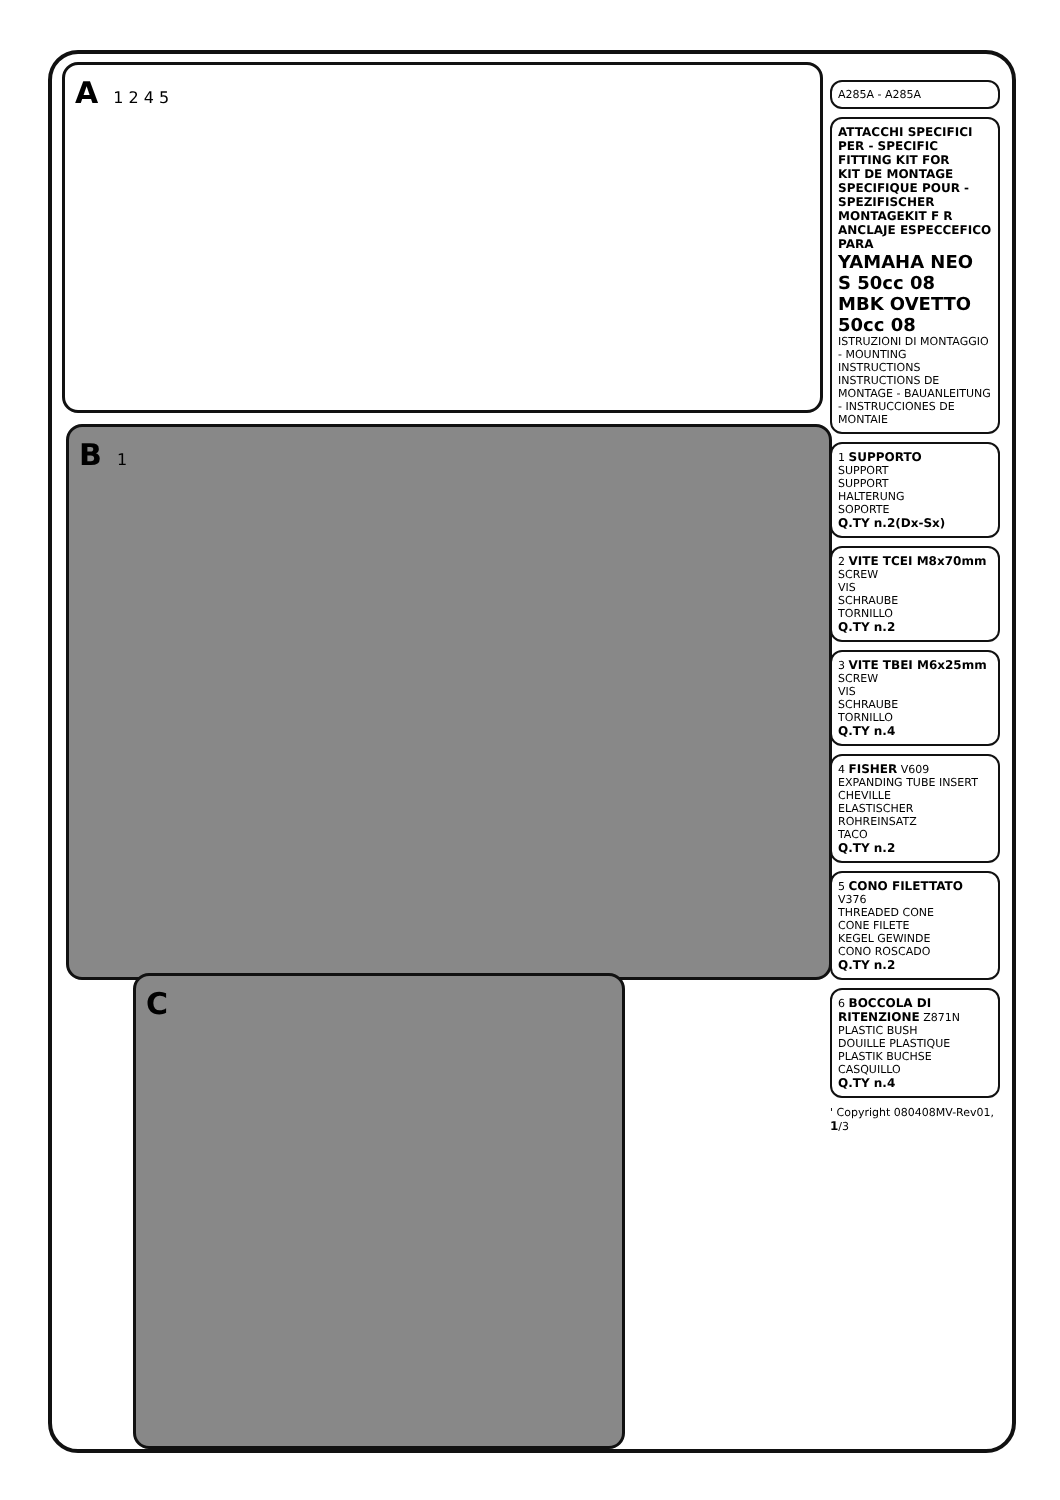A 1 2 4 5
B 1
C
A285A - A285A
ATTACCHI SPECIFICI PER - SPECIFIC FITTING KIT FOR
KIT DE MONTAGE SPECIFIQUE POUR - SPEZIFISCHER MONTAGEKIT F R
ANCLAJE ESPECCEFICO PARA
YAMAHA NEO S 50cc 08
MBK OVETTO 50cc 08
ISTRUZIONI DI MONTAGGIO - MOUNTING INSTRUCTIONS
INSTRUCTIONS DE MONTAGE - BAUANLEITUNG - INSTRUCCIONES DE MONTAIE
1 SUPPORTO
SUPPORT
SUPPORT
HALTERUNG
SOPORTE
Q.TY n.2(Dx-Sx)
2 VITE TCEI M8x70mm
SCREW
VIS
SCHRAUBE
TORNILLO
Q.TY n.2
3 VITE TBEI M6x25mm
SCREW
VIS
SCHRAUBE
TORNILLO
Q.TY n.4
4 FISHER V609
EXPANDING TUBE INSERT
CHEVILLE
ELASTISCHER ROHREINSATZ
TACO
Q.TY n.2
5 CONO FILETTATO V376
THREADED CONE
CONE FILETE
KEGEL GEWINDE
CONO ROSCADO
Q.TY n.2
6 BOCCOLA DI RITENZIONE Z871N
PLASTIC BUSH
DOUILLE PLASTIQUE
PLASTIK BUCHSE
CASQUILLO
Q.TY n.4
' Copyright 080408MV-Rev01, 1/3